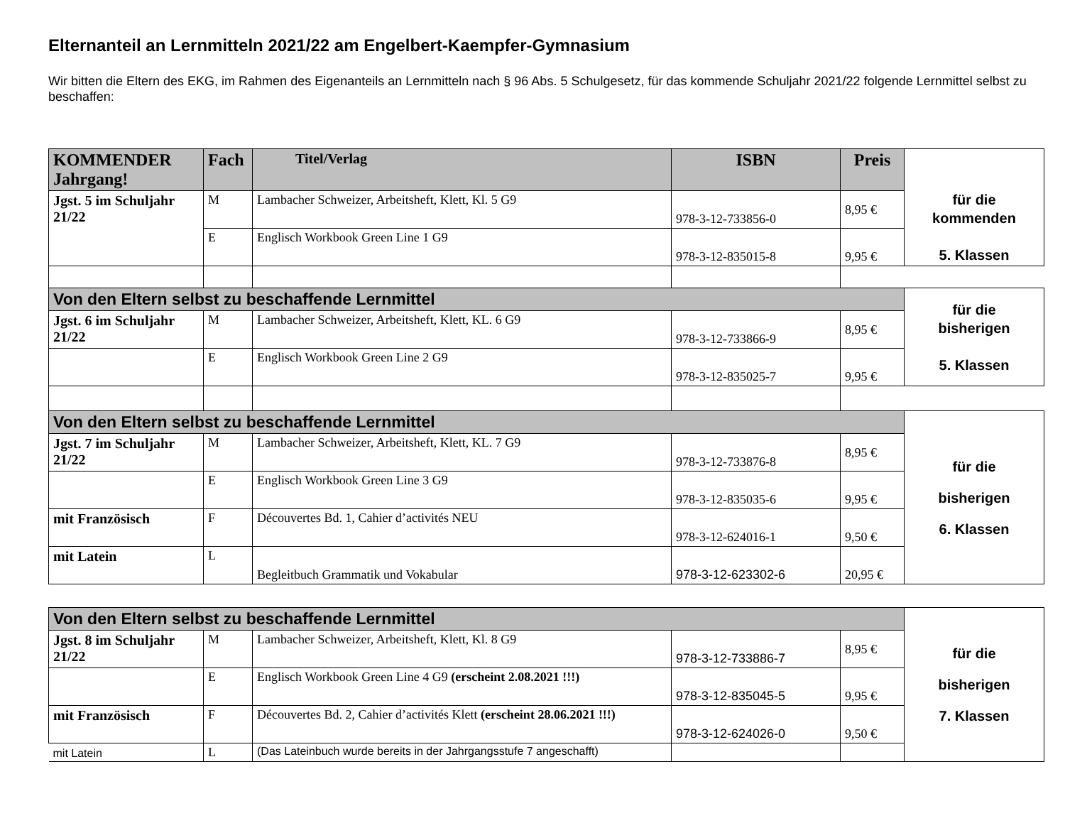Elternanteil an Lernmitteln 2021/22 am Engelbert-Kaempfer-Gymnasium
Wir bitten die Eltern des EKG, im Rahmen des Eigenanteils an Lernmitteln nach § 96 Abs. 5 Schulgesetz, für das kommende Schuljahr 2021/22 folgende Lernmittel selbst zu beschaffen:
| KOMMENDER Jahrgang! | Fach | Titel/Verlag | ISBN | Preis | für die kommenden 5. Klassen |
| Jgst. 5 im Schuljahr 21/22 | M | Lambacher Schweizer, Arbeitsheft, Klett, Kl. 5 G9 | 978-3-12-733856-0 | 8,95 € | |
| | E | Englisch Workbook Green Line 1 G9 | 978-3-12-835015-8 | 9,95 € | |
| Von den Eltern selbst zu beschaffende Lernmittel | | | | | für die bisherigen 5. Klassen |
| Jgst. 6 im Schuljahr 21/22 | M | Lambacher Schweizer, Arbeitsheft, Klett, KL. 6 G9 | 978-3-12-733866-9 | 8,95 € | |
| | E | Englisch Workbook Green Line 2 G9 | 978-3-12-835025-7 | 9,95 € | |
| Von den Eltern selbst zu beschaffende Lernmittel | | | | | für die bisherigen 6. Klassen |
| Jgst. 7 im Schuljahr 21/22 | M | Lambacher Schweizer, Arbeitsheft, Klett, KL. 7 G9 | 978-3-12-733876-8 | 8,95 € | |
| | E | Englisch Workbook Green Line 3 G9 | 978-3-12-835035-6 | 9,95 € | |
| mit Französisch | F | Découvertes Bd. 1, Cahier d’activités NEU | 978-3-12-624016-1 | 9,50 € | |
| mit Latein | L | Begleitbuch Grammatik und Vokabular | 978-3-12-623302-6 | 20,95 € | |
| Von den Eltern selbst zu beschaffende Lernmittel | | | | | für die bisherigen 7. Klassen |
| Jgst. 8 im Schuljahr 21/22 | M | Lambacher Schweizer, Arbeitsheft, Klett, Kl. 8 G9 | 978-3-12-733886-7 | 8,95 € | |
| | E | Englisch Workbook Green Line 4 G9 (erscheint 2.08.2021 !!!) | 978-3-12-835045-5 | 9,95 € | |
| mit Französisch | F | Découvertes Bd. 2, Cahier d’activités Klett (erscheint 28.06.2021 !!!) | 978-3-12-624026-0 | 9,50 € | |
| mit Latein | L | (Das Lateinbuch wurde bereits in der Jahrgangsstufe 7 angeschafft) | | | |